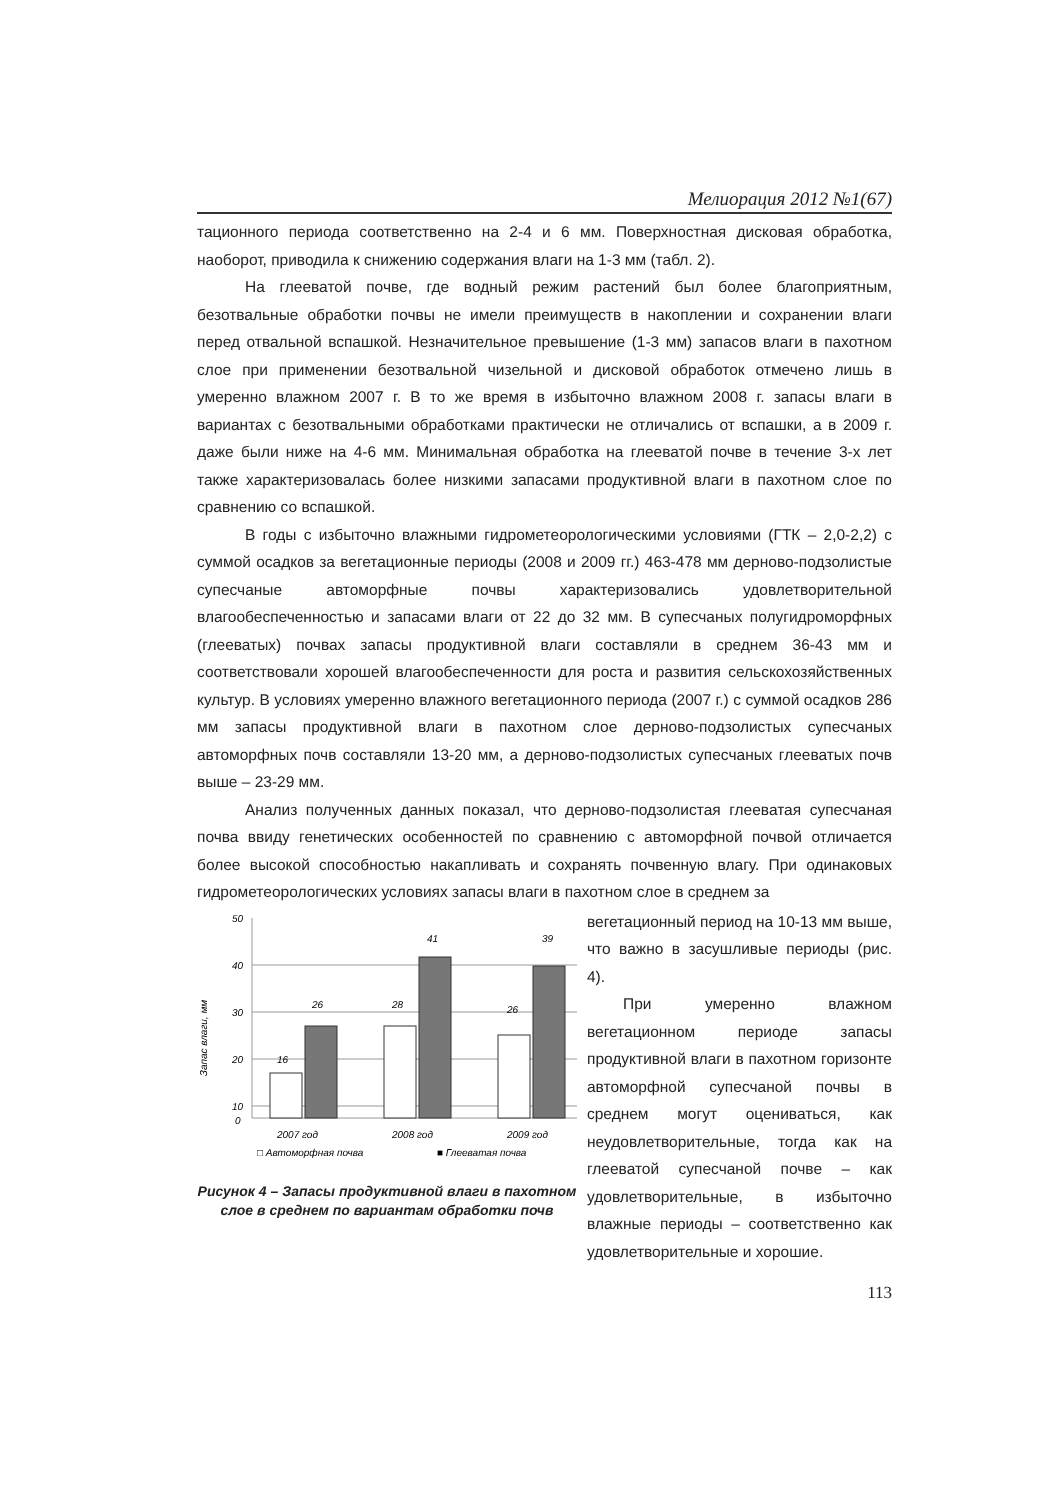Мелиорация 2012 №1(67)
тационного периода соответственно на 2-4 и 6 мм. Поверхностная дисковая обработка, наоборот, приводила к снижению содержания влаги на 1-3 мм (табл. 2).
На глееватой почве, где водный режим растений был более благоприятным, безотвальные обработки почвы не имели преимуществ в накоплении и сохранении влаги перед отвальной вспашкой. Незначительное превышение (1-3 мм) запасов влаги в пахотном слое при применении безотвальной чизельной и дисковой обработок отмечено лишь в умеренно влажном 2007 г. В то же время в избыточно влажном 2008 г. запасы влаги в вариантах с безотвальными обработками практически не отличались от вспашки, а в 2009 г. даже были ниже на 4-6 мм. Минимальная обработка на глееватой почве в течение 3-х лет также характеризовалась более низкими запасами продуктивной влаги в пахотном слое по сравнению со вспашкой.
В годы с избыточно влажными гидрометеорологическими условиями (ГТК – 2,0-2,2) с суммой осадков за вегетационные периоды (2008 и 2009 гг.) 463-478 мм дерново-подзолистые супесчаные автоморфные почвы характеризовались удовлетворительной влагообеспеченностью и запасами влаги от 22 до 32 мм. В супесчаных полугидроморфных (глееватых) почвах запасы продуктивной влаги составляли в среднем 36-43 мм и соответствовали хорошей влагообеспеченности для роста и развития сельскохозяйственных культур. В условиях умеренно влажного вегетационного периода (2007 г.) с суммой осадков 286 мм запасы продуктивной влаги в пахотном слое дерново-подзолистых супесчаных автоморфных почв составляли 13-20 мм, а дерново-подзолистых супесчаных глееватых почв выше – 23-29 мм.
Анализ полученных данных показал, что дерново-подзолистая глееватая супесчаная почва ввиду генетических особенностей по сравнению с автоморфной почвой отличается более высокой способностью накапливать и сохранять почвенную влагу. При одинаковых гидрометеорологических условиях запасы влаги в пахотном слое в среднем за
Запас влаги, мм
50
40
30
20
10
0
16
26
28
41
26
39
2007 год
2008 год
2009 год
□ Автоморфная почва
■ Глееватая почва
Рисунок 4 – Запасы продуктивной влаги в пахотном слое в среднем по вариантам обработки почв
вегетационный период на 10-13 мм выше, что важно в засушливые периоды (рис. 4).
При умеренно влажном вегетационном периоде запасы продуктивной влаги в пахотном горизонте автоморфной супесчаной почвы в среднем могут оцениваться, как неудовлетворительные, тогда как на глееватой супесчаной почве – как удовлетворительные, в избыточно влажные периоды – соответственно как удовлетворительные и хорошие.
113